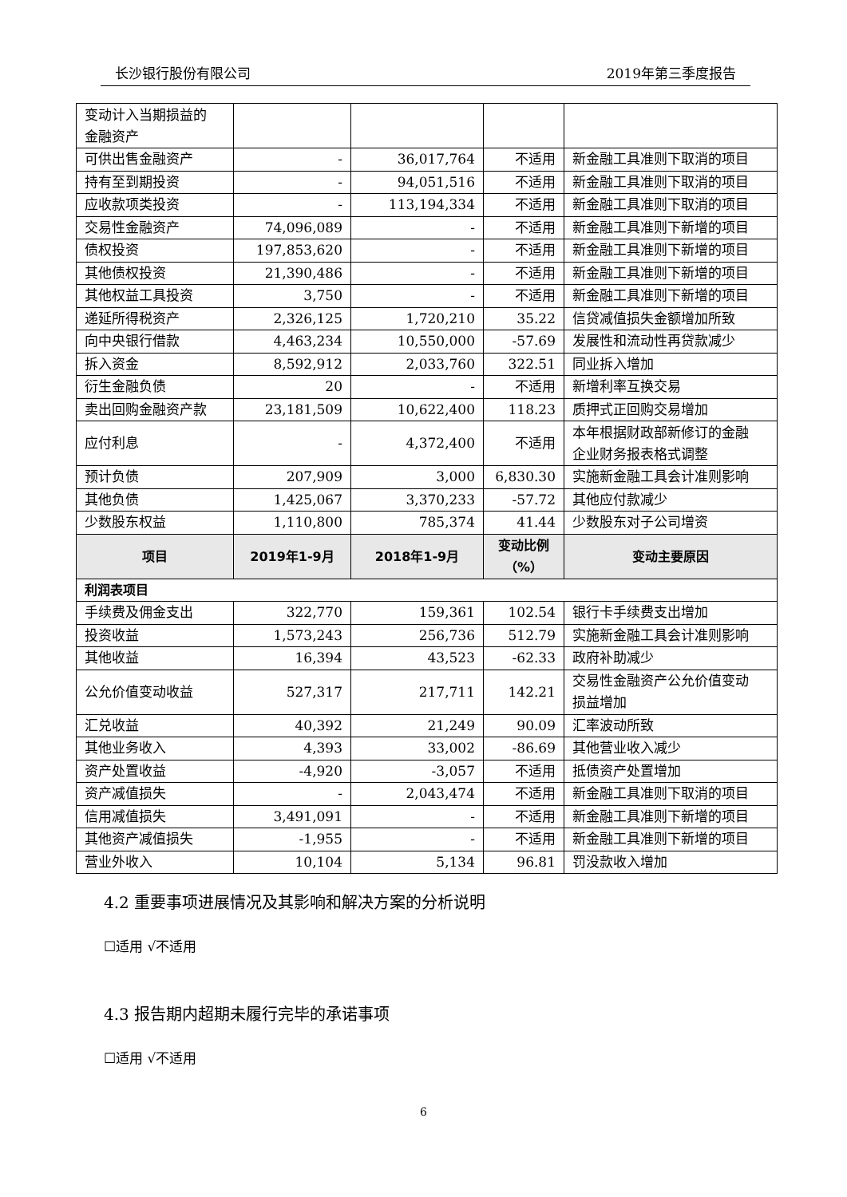长沙银行股份有限公司 2019年第三季度报告
| 变动计入当期损益的 金融资产 | | | | |
| 可供出售金融资产 | - | 36,017,764 | 不适用 | 新金融工具准则下取消的项目 |
| 持有至到期投资 | - | 94,051,516 | 不适用 | 新金融工具准则下取消的项目 |
| 应收款项类投资 | - | 113,194,334 | 不适用 | 新金融工具准则下取消的项目 |
| 交易性金融资产 | 74,096,089 | - | 不适用 | 新金融工具准则下新增的项目 |
| 债权投资 | 197,853,620 | - | 不适用 | 新金融工具准则下新增的项目 |
| 其他债权投资 | 21,390,486 | - | 不适用 | 新金融工具准则下新增的项目 |
| 其他权益工具投资 | 3,750 | - | 不适用 | 新金融工具准则下新增的项目 |
| 递延所得税资产 | 2,326,125 | 1,720,210 | 35.22 | 信贷减值损失金额增加所致 |
| 向中央银行借款 | 4,463,234 | 10,550,000 | -57.69 | 发展性和流动性再贷款减少 |
| 拆入资金 | 8,592,912 | 2,033,760 | 322.51 | 同业拆入增加 |
| 衍生金融负债 | 20 | - | 不适用 | 新增利率互换交易 |
| 卖出回购金融资产款 | 23,181,509 | 10,622,400 | 118.23 | 质押式正回购交易增加 |
| 应付利息 | - | 4,372,400 | 不适用 | 本年根据财政部新修订的金融 企业财务报表格式调整 |
| 预计负债 | 207,909 | 3,000 | 6,830.30 | 实施新金融工具会计准则影响 |
| 其他负债 | 1,425,067 | 3,370,233 | -57.72 | 其他应付款减少 |
| 少数股东权益 | 1,110,800 | 785,374 | 41.44 | 少数股东对子公司增资 |
| 项目 | 2019年1-9月 | 2018年1-9月 | 变动比例 （%） | 变动主要原因 |
| 利润表项目 | | | | |
| 手续费及佣金支出 | 322,770 | 159,361 | 102.54 | 银行卡手续费支出增加 |
| 投资收益 | 1,573,243 | 256,736 | 512.79 | 实施新金融工具会计准则影响 |
| 其他收益 | 16,394 | 43,523 | -62.33 | 政府补助减少 |
| 公允价值变动收益 | 527,317 | 217,711 | 142.21 | 交易性金融资产公允价值变动 损益增加 |
| 汇兑收益 | 40,392 | 21,249 | 90.09 | 汇率波动所致 |
| 其他业务收入 | 4,393 | 33,002 | -86.69 | 其他营业收入减少 |
| 资产处置收益 | -4,920 | -3,057 | 不适用 | 抵债资产处置增加 |
| 资产减值损失 | - | 2,043,474 | 不适用 | 新金融工具准则下取消的项目 |
| 信用减值损失 | 3,491,091 | - | 不适用 | 新金融工具准则下新增的项目 |
| 其他资产减值损失 | -1,955 | - | 不适用 | 新金融工具准则下新增的项目 |
| 营业外收入 | 10,104 | 5,134 | 96.81 | 罚没款收入增加 |
4.2 重要事项进展情况及其影响和解决方案的分析说明
☐适用 √不适用
4.3 报告期内超期未履行完毕的承诺事项
☐适用 √不适用
6